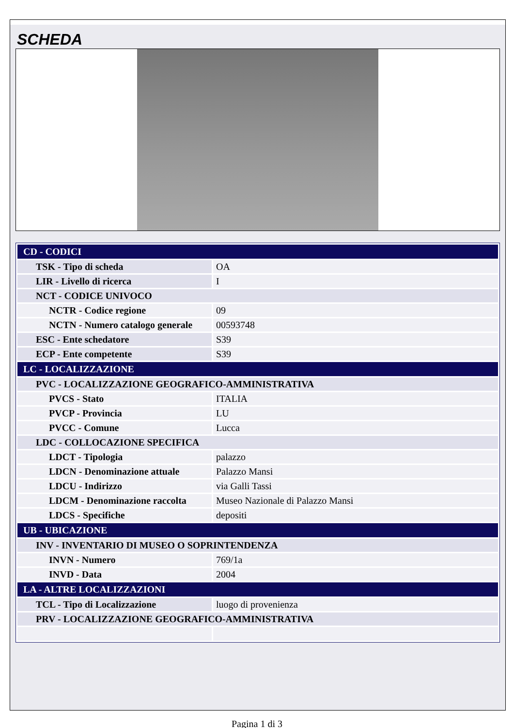SCHEDA
| CD - CODICI | |
| TSK - Tipo di scheda | OA |
| LIR - Livello di ricerca | I |
| NCT - CODICE UNIVOCO | |
| NCTR - Codice regione | 09 |
| NCTN - Numero catalogo generale | 00593748 |
| ESC - Ente schedatore | S39 |
| ECP - Ente competente | S39 |
| LC - LOCALIZZAZIONE | |
| PVC - LOCALIZZAZIONE GEOGRAFICO-AMMINISTRATIVA | |
| PVCS - Stato | ITALIA |
| PVCP - Provincia | LU |
| PVCC - Comune | Lucca |
| LDC - COLLOCAZIONE SPECIFICA | |
| LDCT - Tipologia | palazzo |
| LDCN - Denominazione attuale | Palazzo Mansi |
| LDCU - Indirizzo | via Galli Tassi |
| LDCM - Denominazione raccolta | Museo Nazionale di Palazzo Mansi |
| LDCS - Specifiche | depositi |
| UB - UBICAZIONE | |
| INV - INVENTARIO DI MUSEO O SOPRINTENDENZA | |
| INVN - Numero | 769/1a |
| INVD - Data | 2004 |
| LA - ALTRE LOCALIZZAZIONI | |
| TCL - Tipo di Localizzazione | luogo di provenienza |
| PRV - LOCALIZZAZIONE GEOGRAFICO-AMMINISTRATIVA | |
Pagina 1 di 3